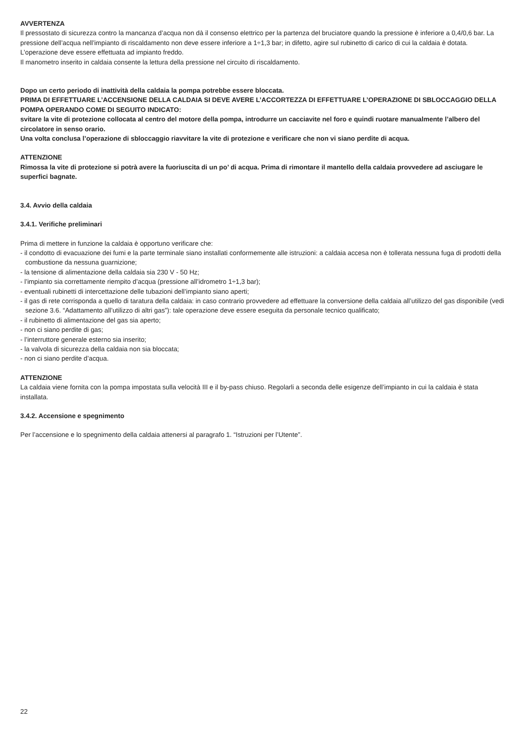AVVERTENZA
Il pressostato di sicurezza contro la mancanza d’acqua non dà il consenso elettrico per la partenza del bruciatore quando la pressione è inferiore a 0,4/0,6 bar. La pressione dell’acqua nell’impianto di riscaldamento non deve essere inferiore a 1÷1,3 bar; in difetto, agire sul rubinetto di carico di cui la caldaia è dotata.
L’operazione deve essere effettuata ad impianto freddo.
Il manometro inserito in caldaia consente la lettura della pressione nel circuito di riscaldamento.
Dopo un certo periodo di inattività della caldaia la pompa potrebbe essere bloccata.
PRIMA DI EFFETTUARE L’ACCENSIONE DELLA CALDAIA SI DEVE AVERE L’ACCORTEZZA DI EFFETTUARE L’OPERAZIONE DI SBLOCCAGGIO DELLA POMPA OPERANDO COME DI SEGUITO INDICATO:
svitare la vite di protezione collocata al centro del motore della pompa, introdurre un cacciavite nel foro e quindi ruotare manualmente l’albero del circolatore in senso orario.
Una volta conclusa l’operazione di sbloccaggio riavvitare la vite di protezione e verificare che non vi siano perdite di acqua.
ATTENZIONE
Rimossa la vite di protezione si potrà avere la fuoriuscita di un po’ di acqua. Prima di rimontare il mantello della caldaia provvedere ad asciugare le superfici bagnate.
3.4. Avvio della caldaia
3.4.1. Verifiche preliminari
Prima di mettere in funzione la caldaia è opportuno verificare che:
- il condotto di evacuazione dei fumi e la parte terminale siano installati conformemente alle istruzioni: a caldaia accesa non è tollerata nessuna fuga di prodotti della combustione da nessuna guarnizione;
- la tensione di alimentazione della caldaia sia 230 V - 50 Hz;
- l’impianto sia correttamente riempito d’acqua (pressione all’idrometro 1÷1,3 bar);
- eventuali rubinetti di intercettazione delle tubazioni dell’impianto siano aperti;
- il gas di rete corrisponda a quello di taratura della caldaia: in caso contrario provvedere ad effettuare la conversione della caldaia all’utilizzo del gas disponibile (vedi sezione 3.6. “Adattamento all’utilizzo di altri gas”): tale operazione deve essere eseguita da personale tecnico qualificato;
- il rubinetto di alimentazione del gas sia aperto;
- non ci siano perdite di gas;
- l’interruttore generale esterno sia inserito;
- la valvola di sicurezza della caldaia non sia bloccata;
- non ci siano perdite d’acqua.
ATTENZIONE
La caldaia viene fornita con la pompa impostata sulla velocità III e il by-pass chiuso. Regolarli a seconda delle esigenze dell’impianto in cui la caldaia è stata installata.
3.4.2. Accensione e spegnimento
Per l’accensione e lo spegnimento della caldaia attenersi al paragrafo 1. “Istruzioni per l’Utente”.
22